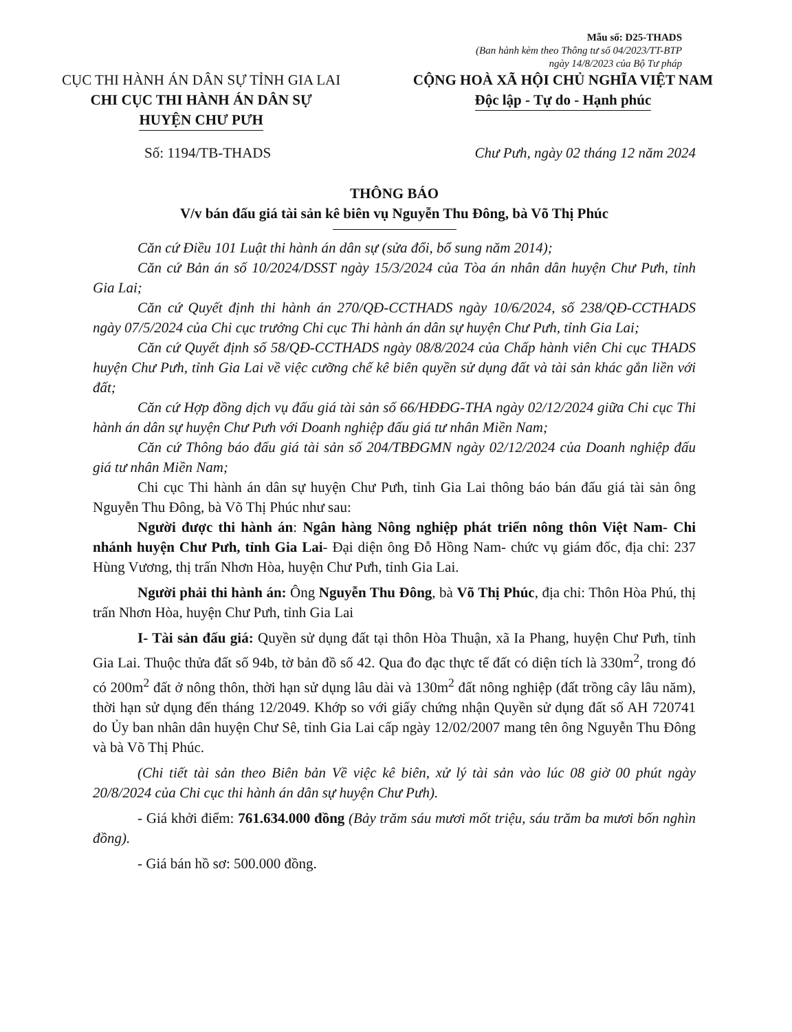Mẫu số: D25-THADS
(Ban hành kèm theo Thông tư số 04/2023/TT-BTP
ngày 14/8/2023 của Bộ Tư pháp
CỤC THI HÀNH ÁN DÂN SỰ TỈNH GIA LAI
CHI CỤC THI HÀNH ÁN DÂN SỰ
HUYỆN CHƯ PƯH
CỘNG HOÀ XÃ HỘI CHỦ NGHĨA VIỆT NAM
Độc lập - Tự do - Hạnh phúc
Số: 1194/TB-THADS Chư Pưh, ngày 02 tháng 12 năm 2024
THÔNG BÁO
V/v bán đấu giá tài sản kê biên vụ Nguyễn Thu Đông, bà Võ Thị Phúc
Căn cứ Điều 101 Luật thi hành án dân sự (sửa đổi, bổ sung năm 2014);
Căn cứ Bản án số 10/2024/DSST ngày 15/3/2024 của Tòa án nhân dân huyện Chư Pưh, tỉnh Gia Lai;
Căn cứ Quyết định thi hành án 270/QĐ-CCTHADS ngày 10/6/2024, số 238/QĐ-CCTHADS ngày 07/5/2024 của Chi cục trưởng Chi cục Thi hành án dân sự huyện Chư Pưh, tỉnh Gia Lai;
Căn cứ Quyết định số 58/QĐ-CCTHADS ngày 08/8/2024 của Chấp hành viên Chi cục THADS huyện Chư Pưh, tỉnh Gia Lai về việc cưỡng chế kê biên quyền sử dụng đất và tài sản khác gắn liền với đất;
Căn cứ Hợp đồng dịch vụ đấu giá tài sản số 66/HĐĐG-THA ngày 02/12/2024 giữa Chi cục Thi hành án dân sự huyện Chư Pưh với Doanh nghiệp đấu giá tư nhân Miền Nam;
Căn cứ Thông báo đấu giá tài sản số 204/TBĐGMN ngày 02/12/2024 của Doanh nghiệp đấu giá tư nhân Miền Nam;
Chi cục Thi hành án dân sự huyện Chư Pưh, tỉnh Gia Lai thông báo bán đấu giá tài sản ông Nguyễn Thu Đông, bà Võ Thị Phúc như sau:
Người được thi hành án: Ngân hàng Nông nghiệp phát triển nông thôn Việt Nam- Chi nhánh huyện Chư Pưh, tỉnh Gia Lai- Đại diện ông Đỗ Hồng Nam- chức vụ giám đốc, địa chỉ: 237 Hùng Vương, thị trấn Nhơn Hòa, huyện Chư Pưh, tỉnh Gia Lai.
Người phải thi hành án: Ông Nguyễn Thu Đông, bà Võ Thị Phúc, địa chỉ: Thôn Hòa Phú, thị trấn Nhơn Hòa, huyện Chư Pưh, tỉnh Gia Lai
I- Tài sản đấu giá: Quyền sử dụng đất tại thôn Hòa Thuận, xã Ia Phang, huyện Chư Pưh, tỉnh Gia Lai. Thuộc thửa đất số 94b, tờ bản đồ số 42. Qua đo đạc thực tế đất có diện tích là 330m<sup>2</sup>, trong đó có 200m<sup>2</sup> đất ở nông thôn, thời hạn sử dụng lâu dài và 130m<sup>2</sup> đất nông nghiệp (đất trồng cây lâu năm), thời hạn sử dụng đến tháng 12/2049. Khớp so với giấy chứng nhận Quyền sử dụng đất số AH 720741 do Ủy ban nhân dân huyện Chư Sê, tỉnh Gia Lai cấp ngày 12/02/2007 mang tên ông Nguyễn Thu Đông và bà Võ Thị Phúc.
(Chi tiết tài sản theo Biên bản Về việc kê biên, xử lý tài sản vào lúc 08 giờ 00 phút ngày 20/8/2024 của Chi cục thi hành án dân sự huyện Chư Pưh).
- Giá khởi điểm: 761.634.000 đồng (Bảy trăm sáu mươi mốt triệu, sáu trăm ba mươi bốn nghìn đồng).
- Giá bán hồ sơ: 500.000 đồng.